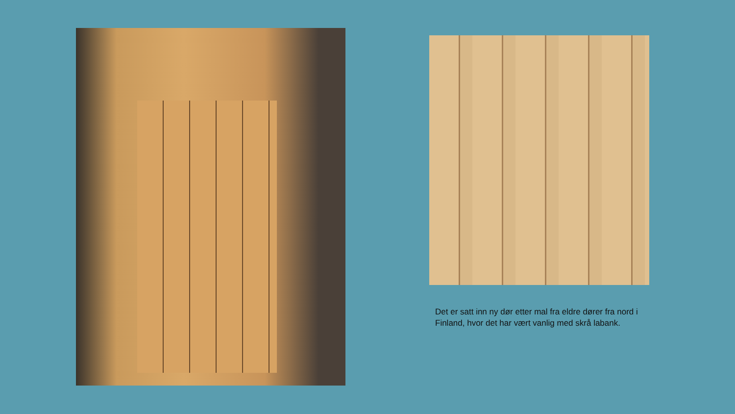Det er satt inn ny dør etter mal fra eldre dører fra nord i Finland, hvor det har vært vanlig med skrå labank.